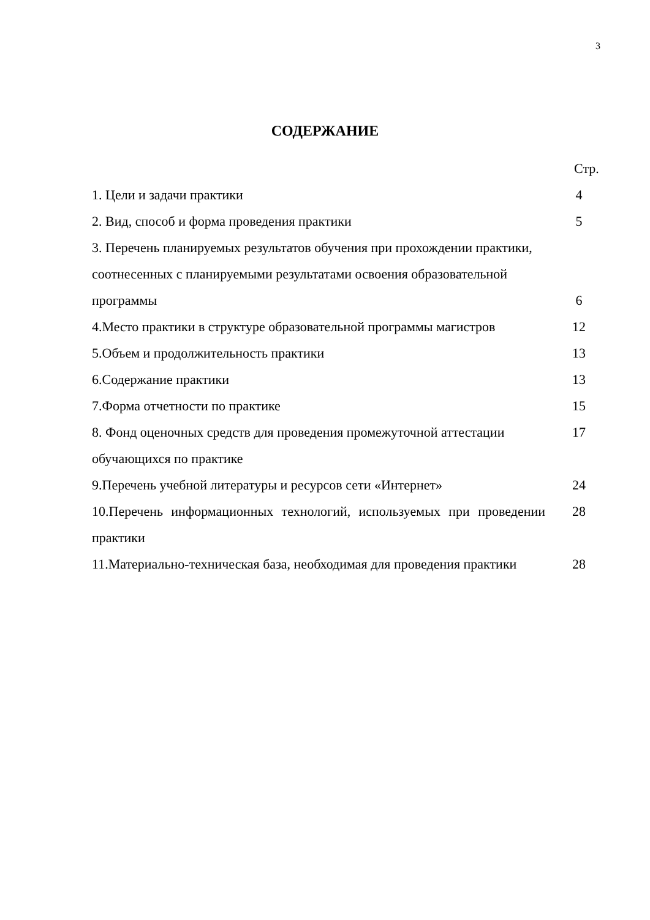3
СОДЕРЖАНИЕ
Стр.
| 1. Цели и задачи практики | 4 |
| 2. Вид, способ и форма проведения практики | 5 |
| 3. Перечень планируемых результатов обучения при прохождении практики, соотнесенных с планируемыми результатами освоения образовательной программы | 6 |
| 4.Место практики в структуре образовательной программы магистров | 12 |
| 5.Объем и продолжительность практики | 13 |
| 6.Содержание практики | 13 |
| 7.Форма отчетности по практике | 15 |
| 8. Фонд оценочных средств для проведения промежуточной аттестации обучающихся по практике | 17 |
| 9.Перечень учебной литературы и ресурсов сети «Интернет» | 24 |
| 10.Перечень информационных технологий, используемых при проведении практики | 28 |
| 11.Материально-техническая база, необходимая для проведения практики | 28 |